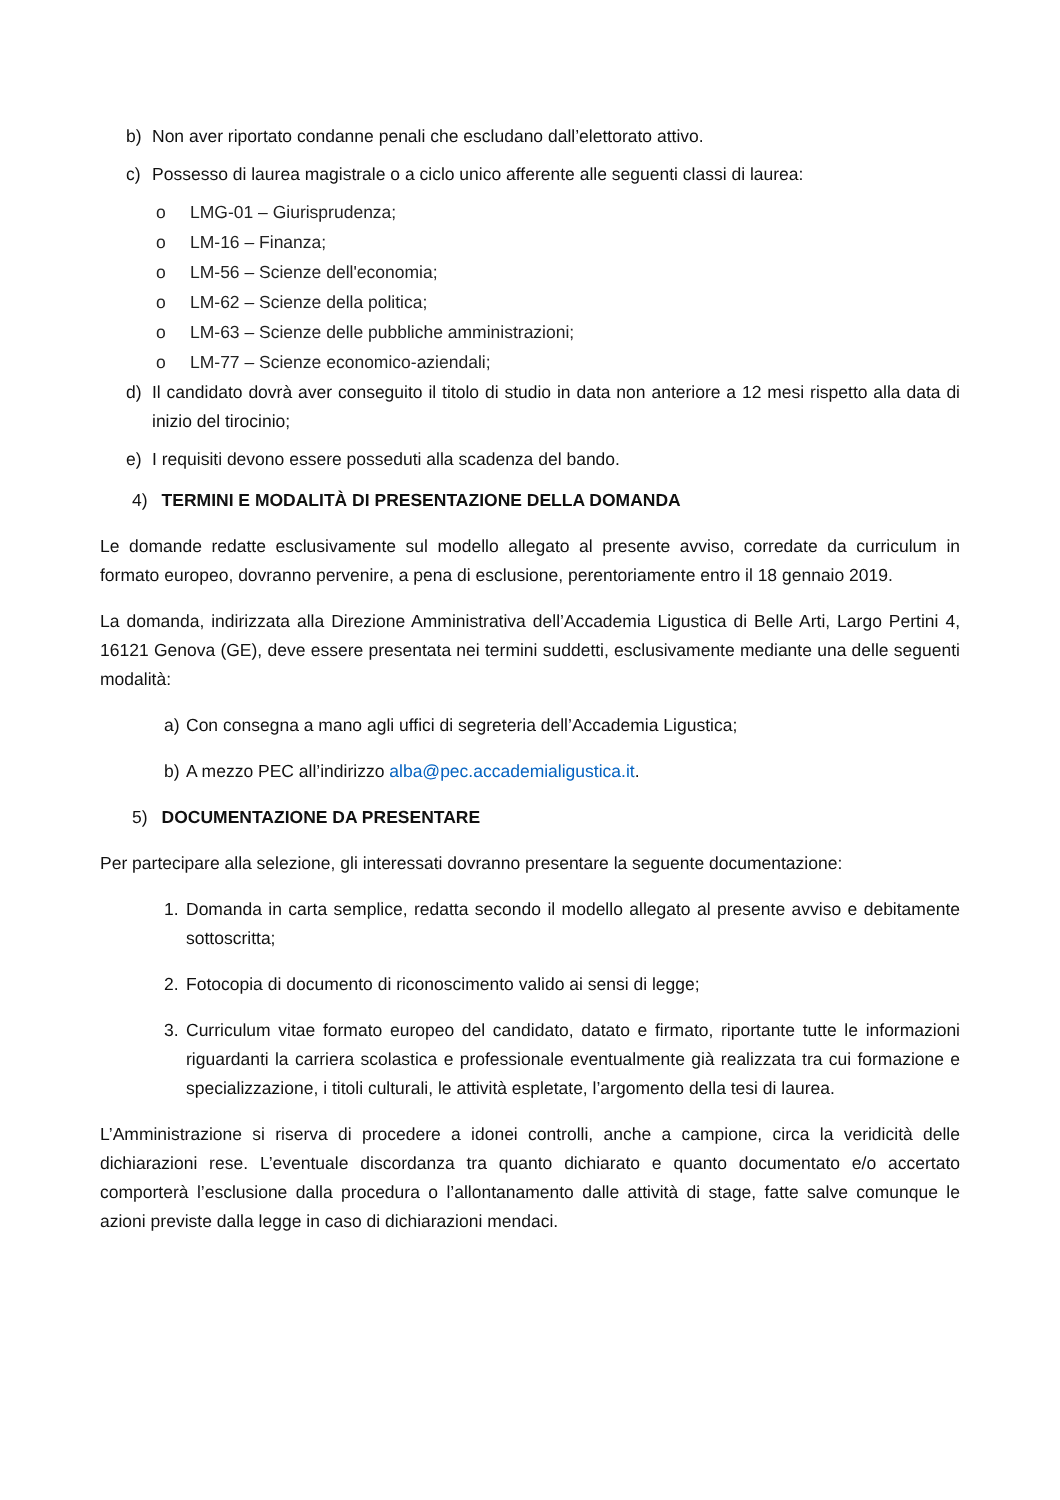b) Non aver riportato condanne penali che escludano dall’elettorato attivo.
c) Possesso di laurea magistrale o a ciclo unico afferente alle seguenti classi di laurea:
o LMG-01 – Giurisprudenza;
o LM-16 – Finanza;
o LM-56 – Scienze dell'economia;
o LM-62 – Scienze della politica;
o LM-63 – Scienze delle pubbliche amministrazioni;
o LM-77 – Scienze economico-aziendali;
d) Il candidato dovrà aver conseguito il titolo di studio in data non anteriore a 12 mesi rispetto alla data di inizio del tirocinio;
e) I requisiti devono essere posseduti alla scadenza del bando.
4) TERMINI E MODALITÀ DI PRESENTAZIONE DELLA DOMANDA
Le domande redatte esclusivamente sul modello allegato al presente avviso, corredate da curriculum in formato europeo, dovranno pervenire, a pena di esclusione, perentoriamente entro il 18 gennaio 2019.
La domanda, indirizzata alla Direzione Amministrativa dell’Accademia Ligustica di Belle Arti, Largo Pertini 4, 16121 Genova (GE), deve essere presentata nei termini suddetti, esclusivamente mediante una delle seguenti modalità:
a) Con consegna a mano agli uffici di segreteria dell’Accademia Ligustica;
b) A mezzo PEC all’indirizzo alba@pec.accademialigustica.it.
5) DOCUMENTAZIONE DA PRESENTARE
Per partecipare alla selezione, gli interessati dovranno presentare la seguente documentazione:
1. Domanda in carta semplice, redatta secondo il modello allegato al presente avviso e debitamente sottoscritta;
2. Fotocopia di documento di riconoscimento valido ai sensi di legge;
3. Curriculum vitae formato europeo del candidato, datato e firmato, riportante tutte le informazioni riguardanti la carriera scolastica e professionale eventualmente già realizzata tra cui formazione e specializzazione, i titoli culturali, le attività espletate, l’argomento della tesi di laurea.
L’Amministrazione si riserva di procedere a idonei controlli, anche a campione, circa la veridicità delle dichiarazioni rese. L’eventuale discordanza tra quanto dichiarato e quanto documentato e/o accertato comporterà l’esclusione dalla procedura o l’allontanamento dalle attività di stage, fatte salve comunque le azioni previste dalla legge in caso di dichiarazioni mendaci.